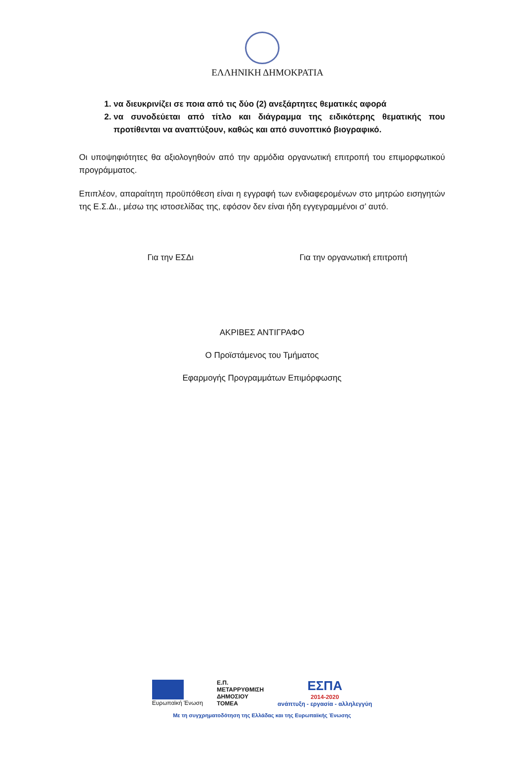ΕΛΛΗΝΙΚΗ ΔΗΜΟΚΡΑΤΙΑ
1. να διευκρινίζει σε ποια από τις δύο (2) ανεξάρτητες θεματικές αφορά
2. να συνοδεύεται από τίτλο και διάγραμμα της ειδικότερης θεματικής που προτίθενται να αναπτύξουν, καθώς και από συνοπτικό βιογραφικό.
Οι υποψηφιότητες θα αξιολογηθούν από την αρμόδια οργανωτική επιτροπή του επιμορφωτικού προγράμματος.
Επιπλέον, απαραίτητη προϋπόθεση είναι η εγγραφή των ενδιαφερομένων στο μητρώο εισηγητών της Ε.Σ.Δι., μέσω της ιστοσελίδας της, εφόσον δεν είναι ήδη εγγεγραμμένοι σ’ αυτό.
Για την ΕΣΔι Για την οργανωτική επιτροπή
ΑΚΡΙΒΕΣ ΑΝΤΙΓΡΑΦΟ
Ο Προϊστάμενος του Τμήματος
Εφαρμογής Προγραμμάτων Επιμόρφωσης
Ευρωπαϊκή Ένωση
Ε.Π.
ΜΕΤΑΡΡΥΘΜΙΣΗ
ΔΗΜΟΣΙΟΥ
ΤΟΜΕΑ
ΕΣΠΑ
2014-2020
ανάπτυξη - εργασία - αλληλεγγύη
Με τη συγχρηματοδότηση της Ελλάδας και της Ευρωπαϊκής Ένωσης